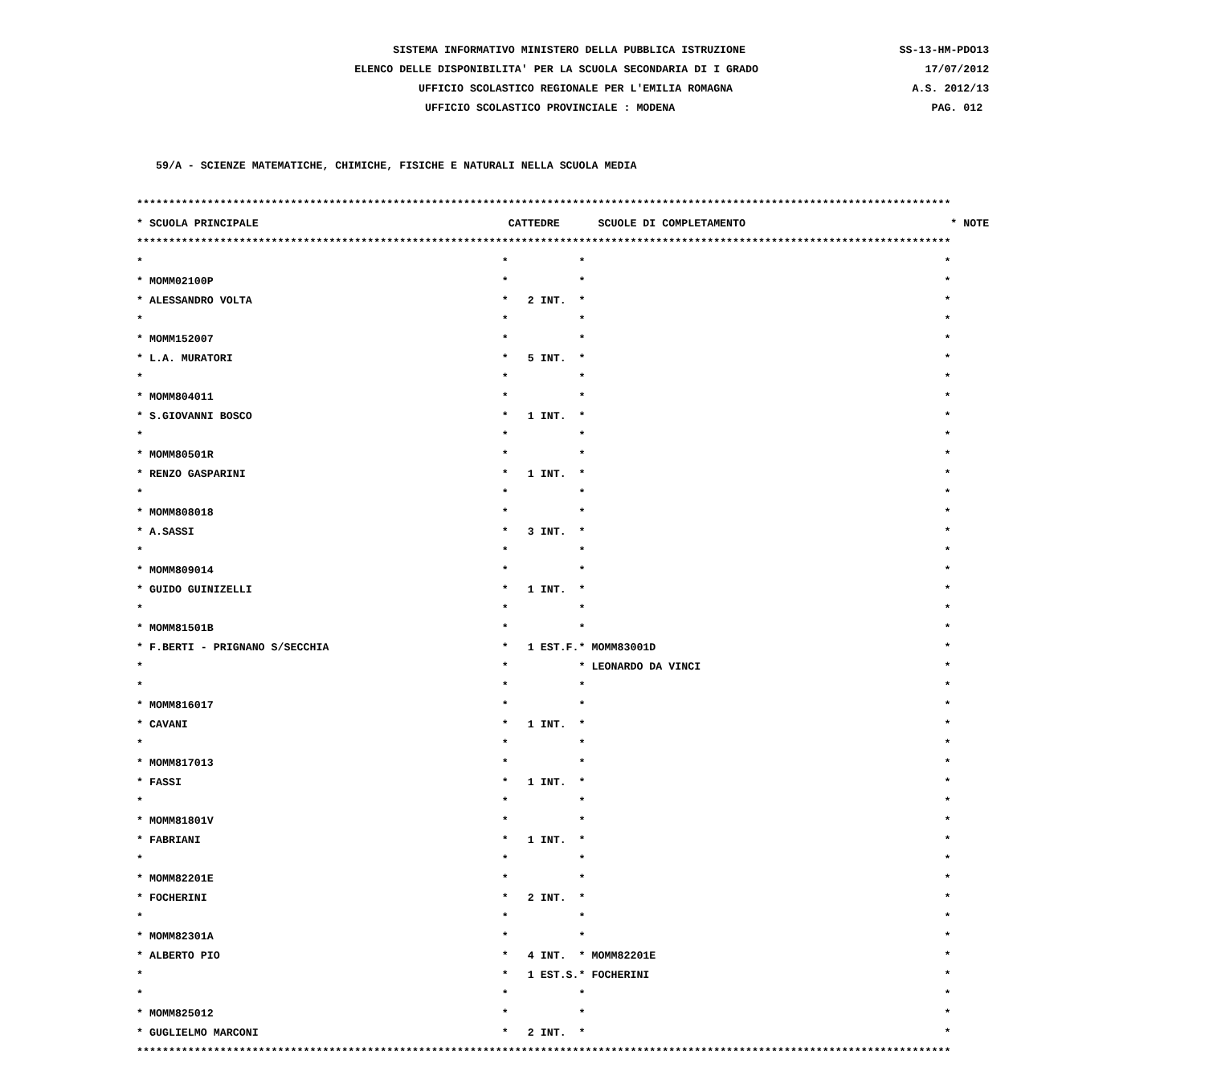SISTEMA INFORMATIVO MINISTERO DELLA PUBBLICA ISTRUZIONE SS-13-HM-PDO13
ELENCO DELLE DISPONIBILITA' PER LA SCUOLA SECONDARIA DI I GRADO 17/07/2012
UFFICIO SCOLASTICO REGIONALE PER L'EMILIA ROMAGNA A.S. 2012/13
UFFICIO SCOLASTICO PROVINCIALE : MODENA PAG. 012
59/A - SCIENZE MATEMATICHE, CHIMICHE, FISICHE E NATURALI NELLA SCUOLA MEDIA
*******************************************************************************************************************************
* SCUOLA PRINCIPALE CATTEDRE SCUOLE DI COMPLETAMENTO * NOTE
*******************************************************************************************************************************
* * * *
* MOMM02100P * * *
* ALESSANDRO VOLTA * 2 INT. * *
* * * *
* MOMM152007 * * *
* L.A. MURATORI * 5 INT. * *
* * * *
* MOMM804011 * * *
* S.GIOVANNI BOSCO * 1 INT. * *
* * * *
* MOMM80501R * * *
* RENZO GASPARINI * 1 INT. * *
* * * *
* MOMM808018 * * *
* A.SASSI * 3 INT. * *
* * * *
* MOMM809014 * * *
* GUIDO GUINIZELLI * 1 INT. * *
* * * *
* MOMM81501B * * *
* F.BERTI - PRIGNANO S/SECCHIA * 1 EST.F. * MOMM83001D *
* * * LEONARDO DA VINCI *
* * * *
* MOMM816017 * * *
* CAVANI * 1 INT. * *
* * * *
* MOMM817013 * * *
* FASSI * 1 INT. * *
* * * *
* MOMM81801V * * *
* FABRIANI * 1 INT. * *
* * * *
* MOMM82201E * * *
* FOCHERINI * 2 INT. * *
* * * *
* MOMM82301A * * *
* ALBERTO PIO * 4 INT. * MOMM82201E *
* * 1 EST.S. * FOCHERINI *
* * * *
* MOMM825012 * * *
* GUGLIELMO MARCONI * 2 INT. * *
*******************************************************************************************************************************